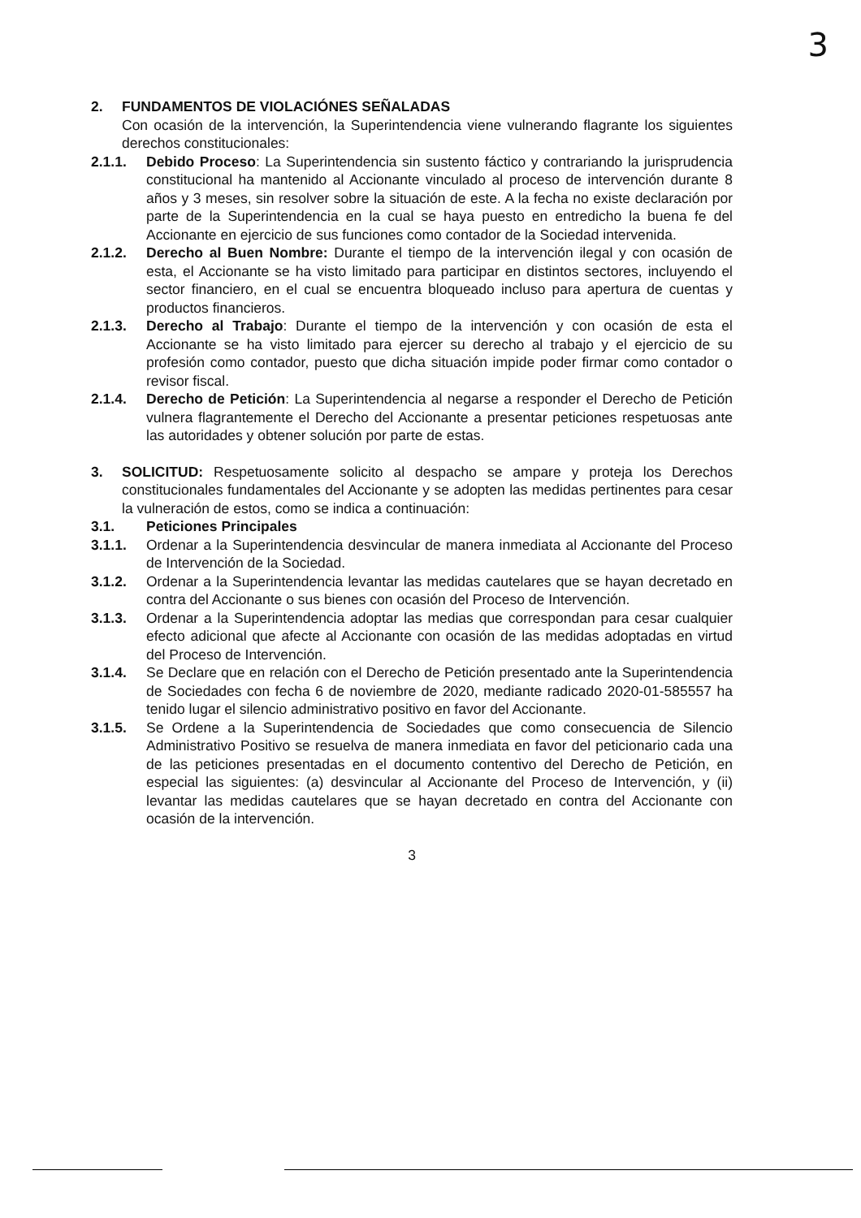3
2. FUNDAMENTOS DE VIOLACIÓNES SEÑALADAS
Con ocasión de la intervención, la Superintendencia viene vulnerando flagrante los siguientes derechos constitucionales:
2.1.1. Debido Proceso: La Superintendencia sin sustento fáctico y contrariando la jurisprudencia constitucional ha mantenido al Accionante vinculado al proceso de intervención durante 8 años y 3 meses, sin resolver sobre la situación de este. A la fecha no existe declaración por parte de la Superintendencia en la cual se haya puesto en entredicho la buena fe del Accionante en ejercicio de sus funciones como contador de la Sociedad intervenida.
2.1.2. Derecho al Buen Nombre: Durante el tiempo de la intervención ilegal y con ocasión de esta, el Accionante se ha visto limitado para participar en distintos sectores, incluyendo el sector financiero, en el cual se encuentra bloqueado incluso para apertura de cuentas y productos financieros.
2.1.3. Derecho al Trabajo: Durante el tiempo de la intervención y con ocasión de esta el Accionante se ha visto limitado para ejercer su derecho al trabajo y el ejercicio de su profesión como contador, puesto que dicha situación impide poder firmar como contador o revisor fiscal.
2.1.4. Derecho de Petición: La Superintendencia al negarse a responder el Derecho de Petición vulnera flagrantemente el Derecho del Accionante a presentar peticiones respetuosas ante las autoridades y obtener solución por parte de estas.
3. SOLICITUD: Respetuosamente solicito al despacho se ampare y proteja los Derechos constitucionales fundamentales del Accionante y se adopten las medidas pertinentes para cesar la vulneración de estos, como se indica a continuación:
3.1. Peticiones Principales
3.1.1. Ordenar a la Superintendencia desvincular de manera inmediata al Accionante del Proceso de Intervención de la Sociedad.
3.1.2. Ordenar a la Superintendencia levantar las medidas cautelares que se hayan decretado en contra del Accionante o sus bienes con ocasión del Proceso de Intervención.
3.1.3. Ordenar a la Superintendencia adoptar las medias que correspondan para cesar cualquier efecto adicional que afecte al Accionante con ocasión de las medidas adoptadas en virtud del Proceso de Intervención.
3.1.4. Se Declare que en relación con el Derecho de Petición presentado ante la Superintendencia de Sociedades con fecha 6 de noviembre de 2020, mediante radicado 2020-01-585557 ha tenido lugar el silencio administrativo positivo en favor del Accionante.
3.1.5. Se Ordene a la Superintendencia de Sociedades que como consecuencia de Silencio Administrativo Positivo se resuelva de manera inmediata en favor del peticionario cada una de las peticiones presentadas en el documento contentivo del Derecho de Petición, en especial las siguientes: (a) desvincular al Accionante del Proceso de Intervención, y (ii) levantar las medidas cautelares que se hayan decretado en contra del Accionante con ocasión de la intervención.
3